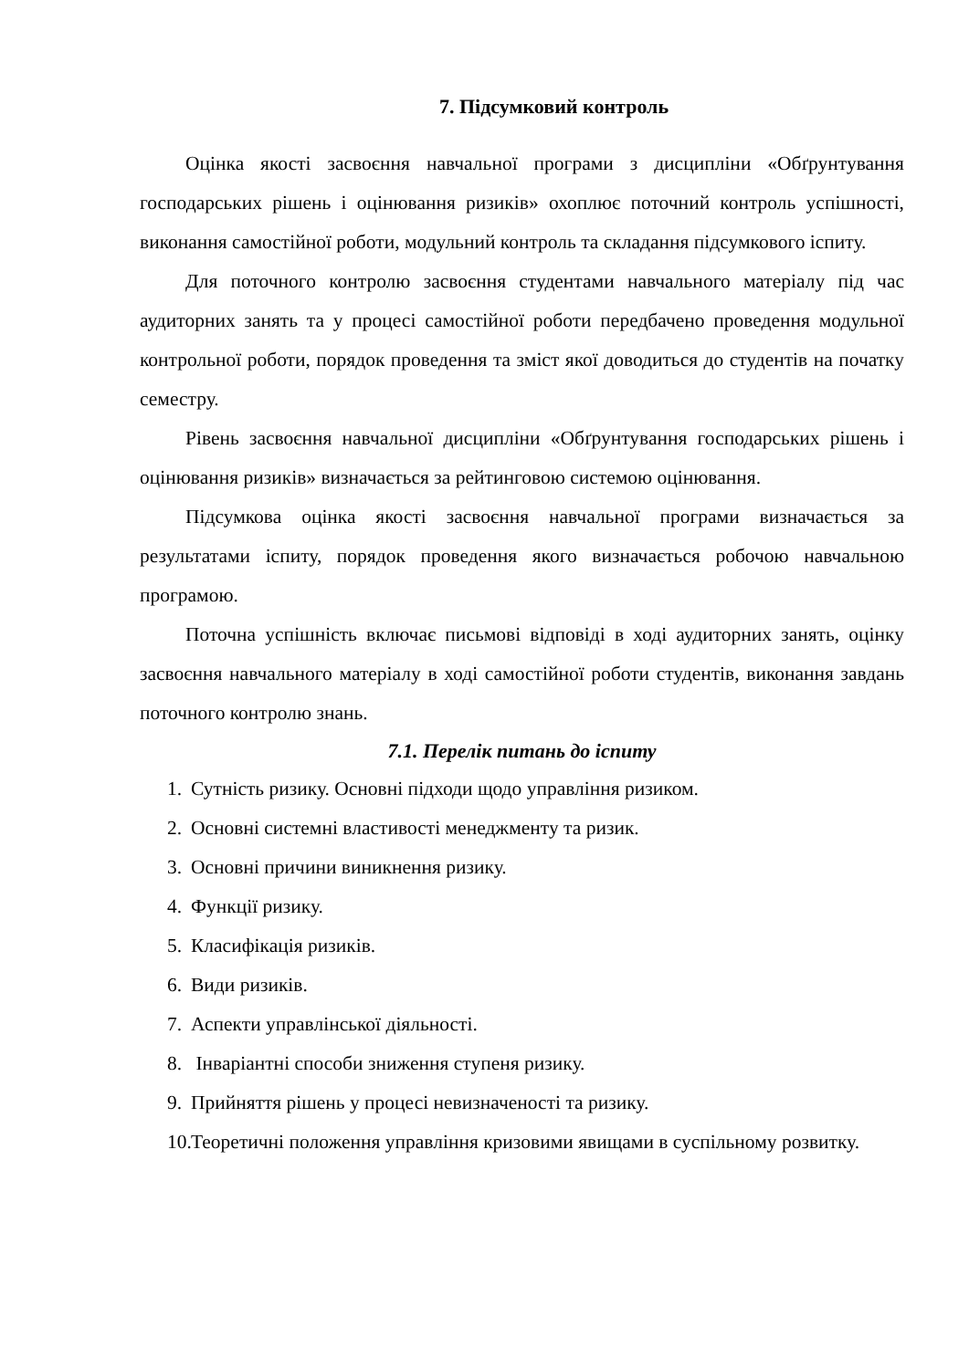7. Підсумковий контроль
Оцінка якості засвоєння навчальної програми з дисципліни «Обґрунтування господарських рішень і оцінювання ризиків» охоплює поточний контроль успішності, виконання самостійної роботи, модульний контроль та складання підсумкового іспиту.
Для поточного контролю засвоєння студентами навчального матеріалу під час аудиторних занять та у процесі самостійної роботи передбачено проведення модульної контрольної роботи, порядок проведення та зміст якої доводиться до студентів на початку семестру.
Рівень засвоєння навчальної дисципліни «Обґрунтування господарських рішень і оцінювання ризиків» визначається за рейтинговою системою оцінювання.
Підсумкова оцінка якості засвоєння навчальної програми визначається за результатами іспиту, порядок проведення якого визначається робочою навчальною програмою.
Поточна успішність включає письмові відповіді в ході аудиторних занять, оцінку засвоєння навчального матеріалу в ході самостійної роботи студентів, виконання завдань поточного контролю знань.
7.1. Перелік питань до іспиту
1. Сутність ризику. Основні підходи щодо управління ризиком.
2. Основні системні властивості менеджменту та ризик.
3. Основні причини виникнення ризику.
4. Функції ризику.
5. Класифікація ризиків.
6. Види ризиків.
7. Аспекти управлінської діяльності.
8. Інваріантні способи зниження ступеня ризику.
9. Прийняття рішень у процесі невизначеності та ризику.
10. Теоретичні положення управління кризовими явищами в суспільному розвитку.